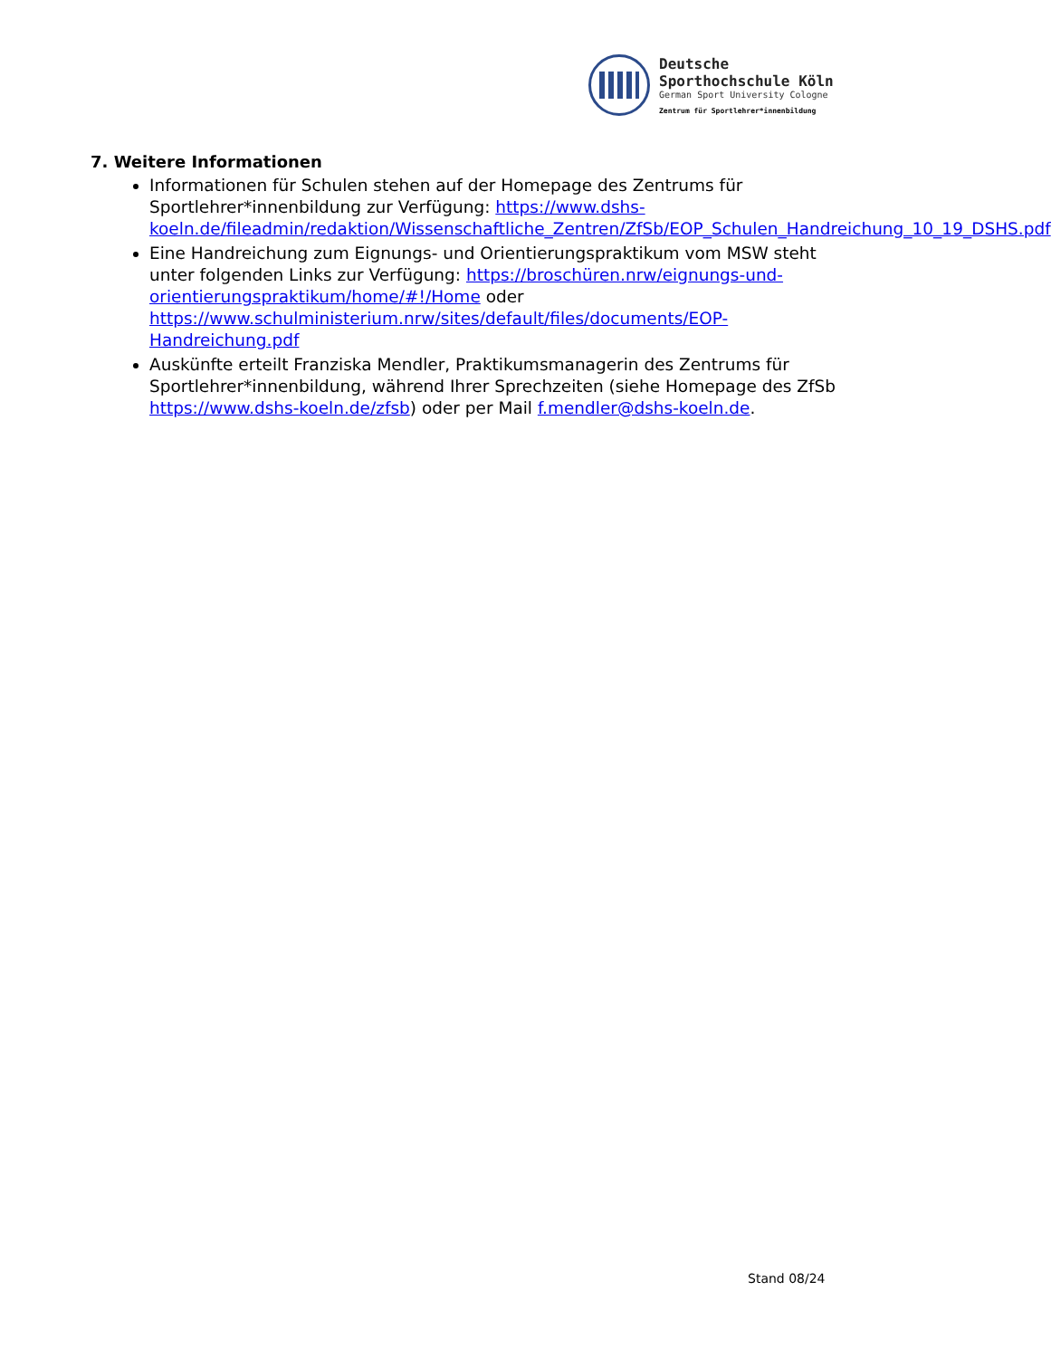Deutsche
Sporthochschule Köln
German Sport University Cologne
Zentrum für Sportlehrer*innenbildung
7. Weitere Informationen
Informationen für Schulen stehen auf der Homepage des Zentrums für Sportlehrer*innenbildung zur Verfügung: https://www.dshs-koeln.de/fileadmin/redaktion/Wissenschaftliche_Zentren/ZfSb/EOP_Schulen_Handreichung_10_19_DSHS.pdf
Eine Handreichung zum Eignungs- und Orientierungspraktikum vom MSW steht unter folgenden Links zur Verfügung: https://broschüren.nrw/eignungs-und-orientierungspraktikum/home/#!/Home oder https://www.schulministerium.nrw/sites/default/files/documents/EOP-Handreichung.pdf
Auskünfte erteilt Franziska Mendler, Praktikumsmanagerin des Zentrums für Sportlehrer*innenbildung, während Ihrer Sprechzeiten (siehe Homepage des ZfSb https://www.dshs-koeln.de/zfsb) oder per Mail f.mendler@dshs-koeln.de.
Stand 08/24